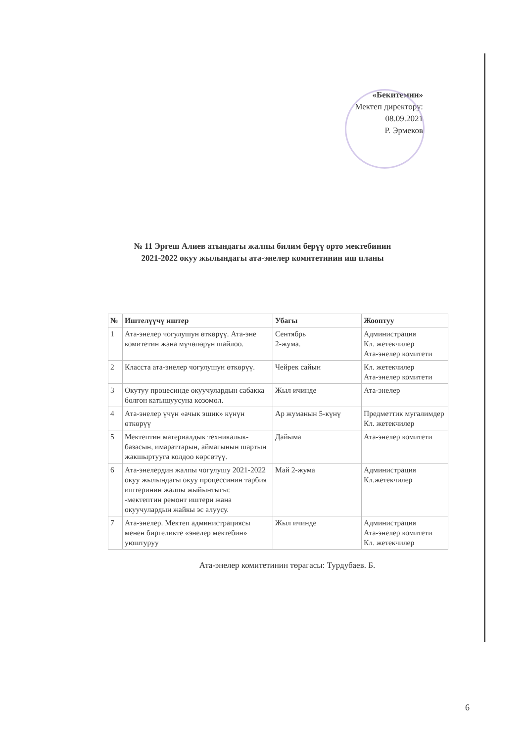«Бекитемин»
Мектеп директору:
08.09.2021
Р. Эрмеков
№ 11 Эргеш Алиев атындагы жалпы билим берүү орто мектебинин
2021-2022 окуу жылындагы ата-энелер комитетинин иш планы
| № | Иштелүүчү иштер | Убагы | Жооптуу |
| --- | --- | --- | --- |
| 1 | Ата-энелер чогулушун өткөрүү. Ата-эне комитетин жана мүчөлөрүн шайлоо. | Сентябрь 2-жума. | Администрация Кл. жетекчилер Ата-энелер комитети |
| 2 | Класста ата-энелер чогулушун өткөрүү. | Чейрек сайын | Кл. жетекчилер Ата-энелер комитети |
| 3 | Окутуу процесинде окуучулардын сабакка болгон катышуусуна көзөмөл. | Жыл ичинде | Ата-энелер |
| 4 | Ата-энелер үчүн «ачык эшик» күнүн өткөрүү | Ар жуманын 5-күнү | Предметтик мугалимдер Кл. жетекчилер |
| 5 | Мектептин материалдык техникалык- базасын, имараттарын, аймагынын шартын жакшыртууга колдоо көрсөтүү. | Дайыма | Ата-энелер комитети |
| 6 | Ата-энелердин жалпы чогулушу 2021-2022 окуу жылындагы окуу процессинин тарбия иштеринин жалпы жыйынтыгы: -мектептин ремонт иштери жана окуучулардын жайкы эс алуусу. | Май 2-жума | Администрация Кл.жетекчилер |
| 7 | Ата-энелер. Мектеп администрациясы менен биргеликте «энелер мектебин» уюштуруу | Жыл ичинде | Администрация Ата-энелер комитети Кл. жетекчилер |
Ата-энелер комитетинин төрагасы: Турдубаев. Б.
6